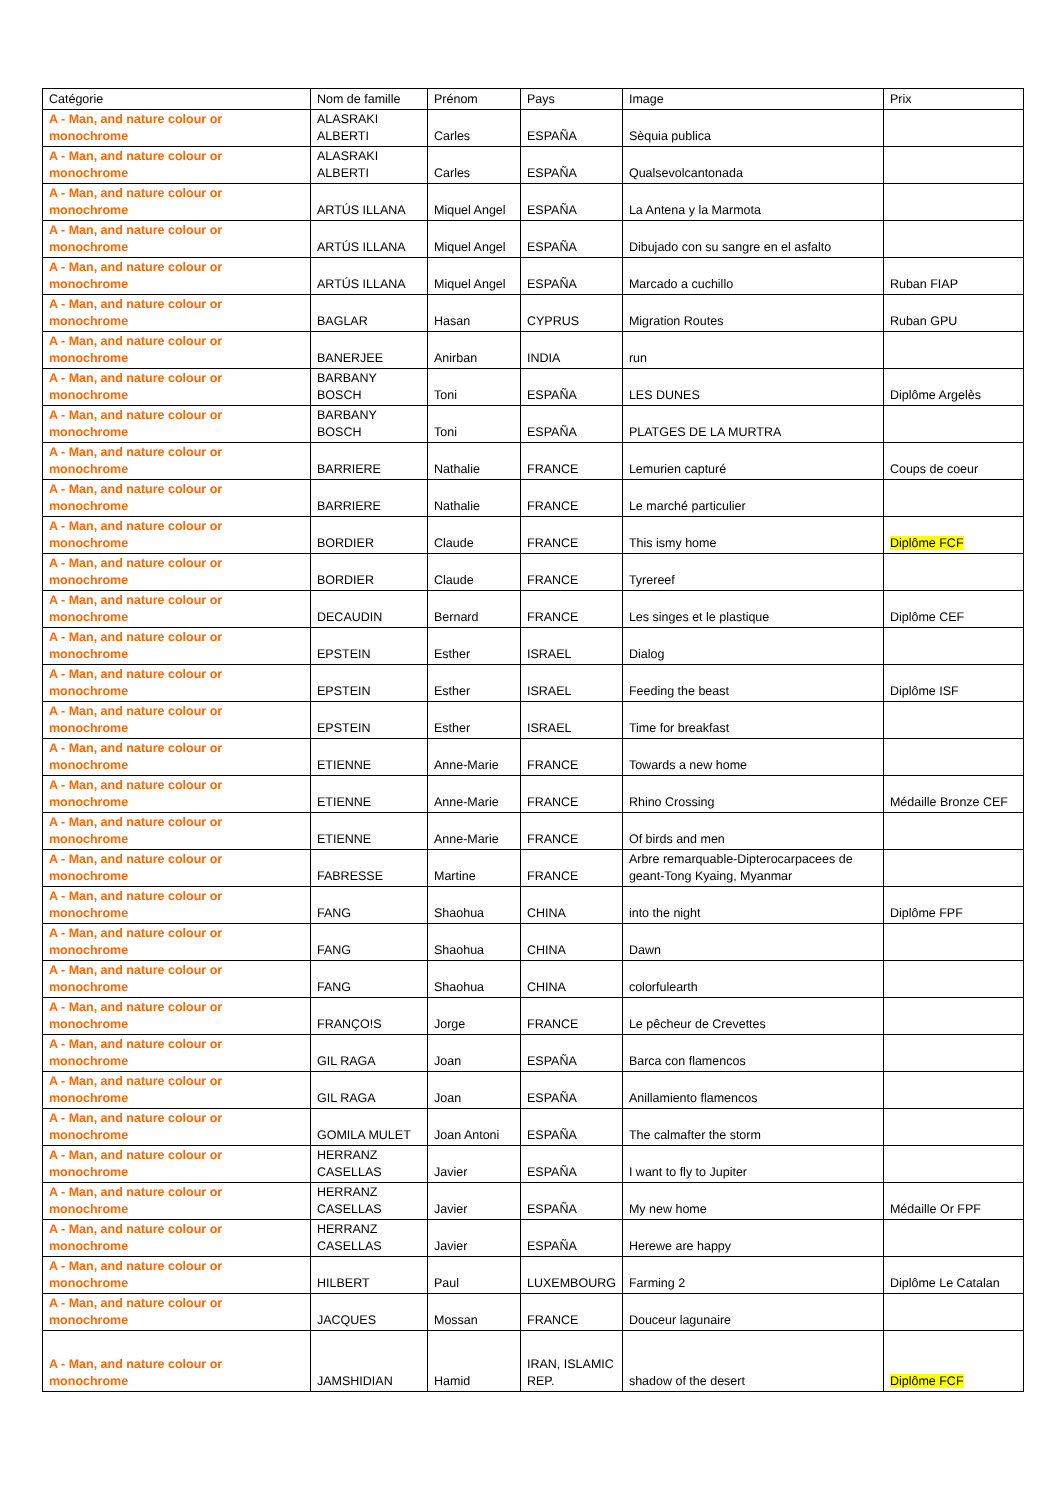| Catégorie | Nom de famille | Prénom | Pays | Image | Prix |
| --- | --- | --- | --- | --- | --- |
| A - Man, and nature colour or monochrome | ALASRAKI ALBERTI | Carles | ESPAÑA | Sèquia publica | |
| A - Man, and nature colour or monochrome | ALASRAKI ALBERTI | Carles | ESPAÑA | Qualsevolcantonada | |
| A - Man, and nature colour or monochrome | ARTÚS ILLANA | Miquel Angel | ESPAÑA | La Antena y la Marmota | |
| A - Man, and nature colour or monochrome | ARTÚS ILLANA | Miquel Angel | ESPAÑA | Dibujado con su sangre en el asfalto | |
| A - Man, and nature colour or monochrome | ARTÚS ILLANA | Miquel Angel | ESPAÑA | Marcado a cuchillo | Ruban FIAP |
| A - Man, and nature colour or monochrome | BAGLAR | Hasan | CYPRUS | Migration Routes | Ruban GPU |
| A - Man, and nature colour or monochrome | BANERJEE | Anirban | INDIA | run | |
| A - Man, and nature colour or monochrome | BARBANY BOSCH | Toni | ESPAÑA | LES DUNES | Diplôme Argelès |
| A - Man, and nature colour or monochrome | BARBANY BOSCH | Toni | ESPAÑA | PLATGES DE LA MURTRA | |
| A - Man, and nature colour or monochrome | BARRIERE | Nathalie | FRANCE | Lemurien capturé | Coups de coeur |
| A - Man, and nature colour or monochrome | BARRIERE | Nathalie | FRANCE | Le marché particulier | |
| A - Man, and nature colour or monochrome | BORDIER | Claude | FRANCE | This ismy home | Diplôme FCF |
| A - Man, and nature colour or monochrome | BORDIER | Claude | FRANCE | Tyrereef | |
| A - Man, and nature colour or monochrome | DECAUDIN | Bernard | FRANCE | Les singes et le plastique | Diplôme CEF |
| A - Man, and nature colour or monochrome | EPSTEIN | Esther | ISRAEL | Dialog | |
| A - Man, and nature colour or monochrome | EPSTEIN | Esther | ISRAEL | Feeding the beast | Diplôme ISF |
| A - Man, and nature colour or monochrome | EPSTEIN | Esther | ISRAEL | Time for breakfast | |
| A - Man, and nature colour or monochrome | ETIENNE | Anne-Marie | FRANCE | Towards a new home | |
| A - Man, and nature colour or monochrome | ETIENNE | Anne-Marie | FRANCE | Rhino Crossing | Médaille Bronze CEF |
| A - Man, and nature colour or monochrome | ETIENNE | Anne-Marie | FRANCE | Of birds and men | |
| A - Man, and nature colour or monochrome | FABRESSE | Martine | FRANCE | Arbre remarquable-Dipterocarpacees de geant-Tong Kyaing, Myanmar | |
| A - Man, and nature colour or monochrome | FANG | Shaohua | CHINA | into the night | Diplôme FPF |
| A - Man, and nature colour or monochrome | FANG | Shaohua | CHINA | Dawn | |
| A - Man, and nature colour or monochrome | FANG | Shaohua | CHINA | colorfulearth | |
| A - Man, and nature colour or monochrome | FRANÇO!S | Jorge | FRANCE | Le pêcheur de Crevettes | |
| A - Man, and nature colour or monochrome | GIL RAGA | Joan | ESPAÑA | Barca con flamencos | |
| A - Man, and nature colour or monochrome | GIL RAGA | Joan | ESPAÑA | Anillamiento flamencos | |
| A - Man, and nature colour or monochrome | GOMILA MULET | Joan Antoni | ESPAÑA | The calmafter the storm | |
| A - Man, and nature colour or monochrome | HERRANZ CASELLAS | Javier | ESPAÑA | I want to fly to Jupiter | |
| A - Man, and nature colour or monochrome | HERRANZ CASELLAS | Javier | ESPAÑA | My new home | Médaille Or FPF |
| A - Man, and nature colour or monochrome | HERRANZ CASELLAS | Javier | ESPAÑA | Herewe are happy | |
| A - Man, and nature colour or monochrome | HILBERT | Paul | LUXEMBOURG | Farming 2 | Diplôme Le Catalan |
| A - Man, and nature colour or monochrome | JACQUES | Mossan | FRANCE | Douceur lagunaire | |
| A - Man, and nature colour or monochrome | JAMSHIDIAN | Hamid | IRAN, ISLAMIC REP. | shadow of the desert | Diplôme FCF |